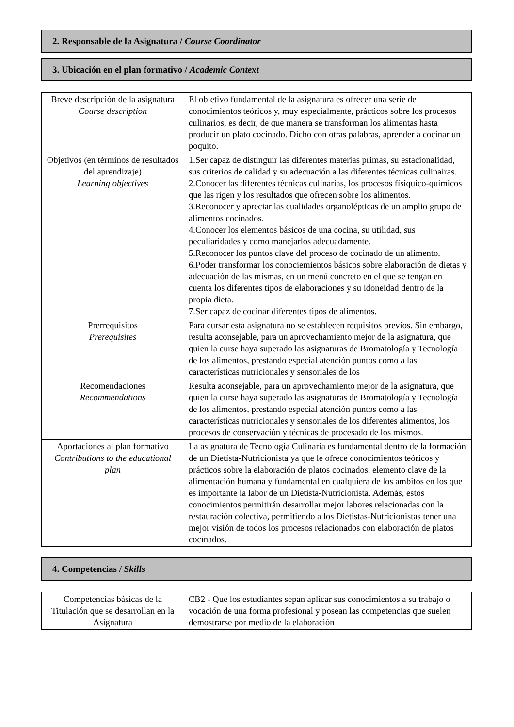2. Responsable de la Asignatura / Course Coordinator
3. Ubicación en el plan formativo / Academic Context
| Breve descripción de la asignatura Course description | El objetivo fundamental de la asignatura es ofrecer una serie de conocimientos teóricos y, muy especialmente, prácticos sobre los procesos culinarios, es decir, de que manera se transforman los alimentas hasta producir un plato cocinado. Dicho con otras palabras, aprender a cocinar un poquito. |
| Objetivos (en términos de resultados del aprendizaje) Learning objectives | 1.Ser capaz de distinguir las diferentes materias primas, su estacionalidad, sus criterios de calidad y su adecuación a las diferentes técnicas culinairas. 2.Conocer las diferentes técnicas culinarias, los procesos físiquico-químicos que las rigen y los resultados que ofrecen sobre los alimentos. 3.Reconocer y apreciar las cualidades organolépticas de un amplio grupo de alimentos cocinados. 4.Conocer los elementos básicos de una cocina, su utilidad, sus peculiaridades y como manejarlos adecuadamente. 5.Reconocer los puntos clave del proceso de cocinado de un alimento. 6.Poder transformar los conociemientos básicos sobre elaboración de dietas y adecuación de las mismas, en un menú concreto en el que se tengan en cuenta los diferentes tipos de elaboraciones y su idoneidad dentro de la propia dieta. 7.Ser capaz de cocinar diferentes tipos de alimentos. |
| Prerrequisitos Prerequisites | Para cursar esta asignatura no se establecen requisitos previos. Sin embargo, resulta aconsejable, para un aprovechamiento mejor de la asignatura, que quien la curse haya superado las asignaturas de Bromatología y Tecnología de los alimentos, prestando especial atención puntos como a las características nutricionales y sensoriales de los |
| Recomendaciones Recommendations | Resulta aconsejable, para un aprovechamiento mejor de la asignatura, que quien la curse haya superado las asignaturas de Bromatología y Tecnología de los alimentos, prestando especial atención puntos como a las características nutricionales y sensoriales de los diferentes alimentos, los procesos de conservación y técnicas de procesado de los mismos. |
| Aportaciones al plan formativo Contributions to the educational plan | La asignatura de Tecnología Culinaria es fundamental dentro de la formación de un Dietísta-Nutricionista ya que le ofrece conocimientos teóricos y prácticos sobre la elaboración de platos cocinados, elemento clave de la alimentación humana y fundamental en cualquiera de los ambitos en los que es importante la labor de un Dietista-Nutricionista. Además, estos conocimientos permitirán desarrollar mejor labores relacionadas con la restauración colectiva, permitiendo a los Dietistas-Nutricionistas tener una mejor visión de todos los procesos relacionados con elaboración de platos cocinados. |
4. Competencias / Skills
| Competencias básicas de la Titulación que se desarrollan en la Asignatura | CB2 - Que los estudiantes sepan aplicar sus conocimientos a su trabajo o vocación de una forma profesional y posean las competencias que suelen demostrarse por medio de la elaboración |